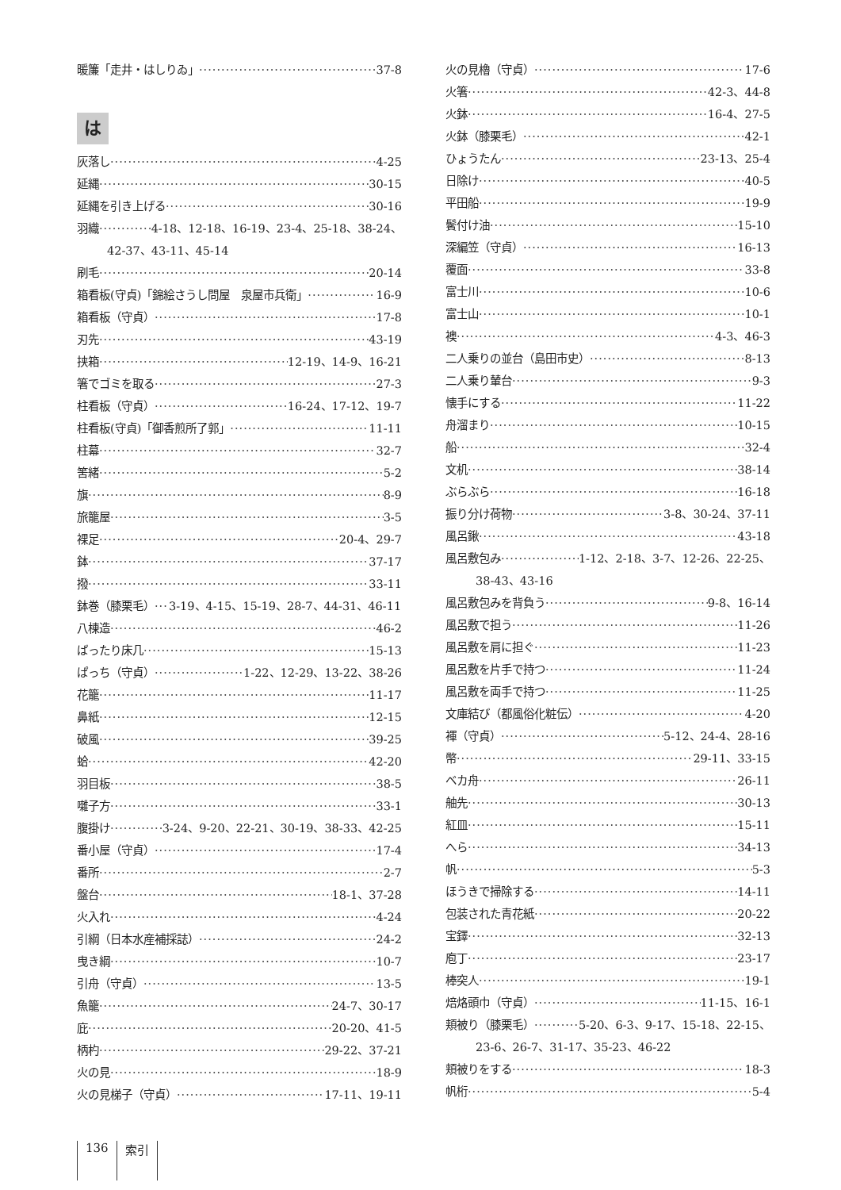暖簾「走井・はしりゐ」 37-8
は
灰落し 4-25
延縄 30-15
延縄を引き上げる 30-16
羽織 4-18、12-18、16-19、23-4、25-18、38-24、
42-37、43-11、45-14
刷毛 20-14
箱看板(守貞)「錦絵さうし問屋　泉屋市兵衛」 16-9
箱看板（守貞） 17-8
刃先 43-19
挟箱 12-19、14-9、16-21
箸でゴミを取る 27-3
柱看板（守貞） 16-24、17-12、19-7
柱看板(守貞)「御香煎所了郭」 11-11
柱幕 32-7
筈緒 5-2
旗 8-9
旅籠屋 3-5
裸足 20-4、29-7
鉢 37-17
撥 33-11
鉢巻（膝栗毛） 3-19、4-15、15-19、28-7、44-31、46-11
八棟造 46-2
ばったり床几 15-13
ぱっち（守貞） 1-22、12-29、13-22、38-26
花籠 11-17
鼻紙 12-15
破風 39-25
蛤 42-20
羽目板 38-5
囃子方 33-1
腹掛け 3-24、9-20、22-21、30-19、38-33、42-25
番小屋（守貞） 17-4
番所 2-7
盤台 18-1、37-28
火入れ 4-24
引綱（日本水産補採誌） 24-2
曳き綱 10-7
引舟（守貞） 13-5
魚籠 24-7、30-17
庇 20-20、41-5
柄杓 29-22、37-21
火の見 18-9
火の見梯子（守貞） 17-11、19-11
火の見櫓（守貞） 17-6
火箸 42-3、44-8
火鉢 16-4、27-5
火鉢（膝栗毛） 42-1
ひょうたん 23-13、25-4
日除け 40-5
平田船 19-9
鬢付け油 15-10
深編笠（守貞） 16-13
覆面 33-8
富士川 10-6
富士山 10-1
襖 4-3、46-3
二人乗りの並台（島田市史） 8-13
二人乗り輦台 9-3
懐手にする 11-22
舟溜まり 10-15
船 32-4
文机 38-14
ぶらぶら 16-18
振り分け荷物 3-8、30-24、37-11
風呂鍬 43-18
風呂敷包み 1-12、2-18、3-7、12-26、22-25、
38-43、43-16
風呂敷包みを背負う 9-8、16-14
風呂敷で担う 11-26
風呂敷を肩に担ぐ 11-23
風呂敷を片手で持つ 11-24
風呂敷を両手で持つ 11-25
文庫結び（都風俗化粧伝） 4-20
褌（守貞） 5-12、24-4、28-16
幣 29-11、33-15
ベカ舟 26-11
舳先 30-13
紅皿 15-11
へら 34-13
帆 5-3
ほうきで掃除する 14-11
包装された青花紙 20-22
宝鐸 32-13
庖丁 23-17
棒突人 19-1
焙烙頭巾（守貞） 11-15、16-1
頬被り（膝栗毛） 5-20、6-3、9-17、15-18、22-15、
23-6、26-7、31-17、35-23、46-22
頬被りをする 18-3
帆桁 5-4
136 索引